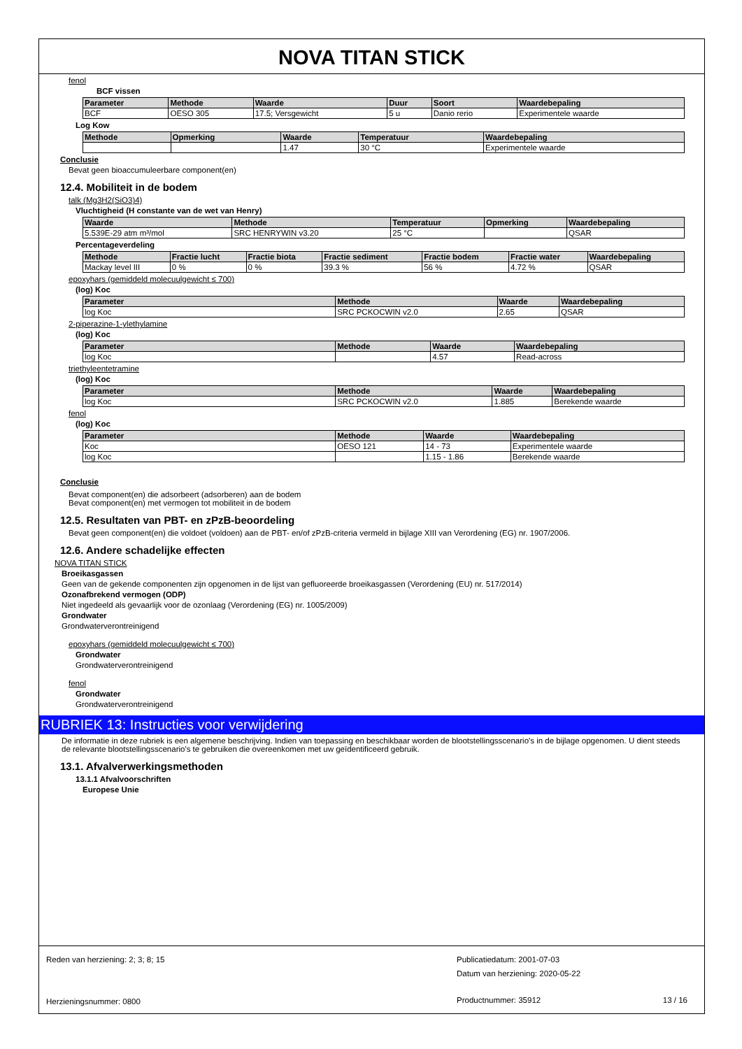NOVA TITAN STICK
fenol
BCF vissen
| Parameter | Methode | Waarde | Duur | Soort | Waardebepaling |
| --- | --- | --- | --- | --- | --- |
| BCF | OESO 305 | 17.5; Versgewicht | 5 u | Danio rerio | Experimentele waarde |
Log Kow
| Methode | Opmerking | Waarde | Temperatuur | Waardebepaling |
| --- | --- | --- | --- | --- |
| | | 1.47 | 30 °C | Experimentele waarde |
Conclusie
Bevat geen bioaccumuleerbare component(en)
12.4. Mobiliteit in de bodem
talk (Mg3H2(SiO3)4)
Vluchtigheid (H constante van de wet van Henry)
| Waarde | Methode | Temperatuur | Opmerking | Waardebepaling |
| --- | --- | --- | --- | --- |
| 5.539E-29 atm m³/mol | SRC HENRYWIN v3.20 | 25 °C | | QSAR |
Percentageverdeling
| Methode | Fractie lucht | Fractie biota | Fractie sediment | Fractie bodem | Fractie water | Waardebepaling |
| --- | --- | --- | --- | --- | --- | --- |
| Mackay level III | 0 % | 0 % | 39.3 % | 56 % | 4.72 % | QSAR |
epoxyhars (gemiddeld molecuulgewicht ≤ 700)
(log) Koc
| Parameter | Methode | Waarde | Waardebepaling |
| --- | --- | --- | --- |
| log Koc | SRC PCKOCWIN v2.0 | 2.65 | QSAR |
2-piperazine-1-ylethylamine
(log) Koc
| Parameter | Methode | Waarde | Waardebepaling |
| --- | --- | --- | --- |
| log Koc | | 4.57 | Read-across |
triethyleentetramine
(log) Koc
| Parameter | Methode | Waarde | Waardebepaling |
| --- | --- | --- | --- |
| log Koc | SRC PCKOCWIN v2.0 | 1.885 | Berekende waarde |
fenol
(log) Koc
| Parameter | Methode | Waarde | Waardebepaling |
| --- | --- | --- | --- |
| Koc | OESO 121 | 14 - 73 | Experimentele waarde |
| log Koc | | 1.15 - 1.86 | Berekende waarde |
Conclusie
Bevat component(en) die adsorbeert (adsorberen) aan de bodem
Bevat component(en) met vermogen tot mobiliteit in de bodem
12.5. Resultaten van PBT- en zPzB-beoordeling
Bevat geen component(en) die voldoet (voldoen) aan de PBT- en/of zPzB-criteria vermeld in bijlage XIII van Verordening (EG) nr. 1907/2006.
12.6. Andere schadelijke effecten
NOVA TITAN STICK
Broeikasgassen
Geen van de gekende componenten zijn opgenomen in de lijst van gefluoreerde broeikasgassen (Verordening (EU) nr. 517/2014)
Ozonafbrekend vermogen (ODP)
Niet ingedeeld als gevaarlijk voor de ozonlaag (Verordening (EG) nr. 1005/2009)
Grondwater
Grondwaterverontreinigend
epoxyhars (gemiddeld molecuulgewicht ≤ 700)
Grondwater
Grondwaterverontreinigend
fenol
Grondwater
Grondwaterverontreinigend
RUBRIEK 13: Instructies voor verwijdering
De informatie in deze rubriek is een algemene beschrijving. Indien van toepassing en beschikbaar worden de blootstellingsscenario's in de bijlage opgenomen. U dient steeds de relevante blootstellingsscenario's te gebruiken die overeenkomen met uw geïdentificeerd gebruik.
13.1. Afvalverwerkingsmethoden
13.1.1 Afvalvoorschriften
Europese Unie
Reden van herziening: 2; 3; 8; 15
Herzieningsnummer: 0800
Publicatiedatum: 2001-07-03
Datum van herziening: 2020-05-22
Productnummer: 35912 13 / 16